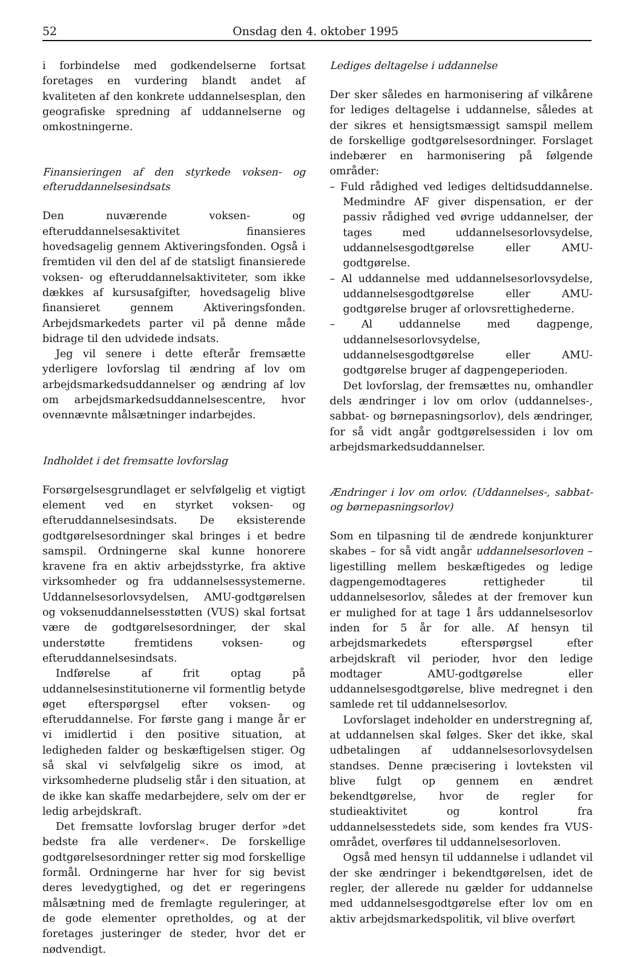52 Onsdag den 4. oktober 1995
i forbindelse med godkendelserne fortsat foretages en vurdering blandt andet af kvaliteten af den konkrete uddannelsesplan, den geografiske spredning af uddannelserne og omkostningerne.
Finansieringen af den styrkede voksen- og efteruddannelsesindsats
Den nuværende voksen- og efteruddannelsesaktivitet finansieres hovedsagelig gennem Aktiveringsfonden. Også i fremtiden vil den del af de statsligt finansierede voksen- og efteruddannelsaktiviteter, som ikke dækkes af kursusafgifter, hovedsagelig blive finansieret gennem Aktiveringsfonden. Arbejdsmarkedets parter vil på denne måde bidrage til den udvidede indsats.
Jeg vil senere i dette efterår fremsætte yderligere lovforslag til ændring af lov om arbejdsmarkedsuddannelser og ændring af lov om arbejdsmarkedsuddannelsescentre, hvor ovennævnte målsætninger indarbejdes.
Indholdet i det fremsatte lovforslag
Forsørgelsesgrundlaget er selvfølgelig et vigtigt element ved en styrket voksen- og efteruddannelsesindsats. De eksisterende godtgørelsesordninger skal bringes i et bedre samspil. Ordningerne skal kunne honorere kravene fra en aktiv arbejdsstyrke, fra aktive virksomheder og fra uddannelsessystemerne. Uddannelsesorlovsydelsen, AMU-godtgørelsen og voksenuddannelsesstøtten (VUS) skal fortsat være de godtgørelsesordninger, der skal understøtte fremtidens voksen- og efteruddannelsesindsats.
Indførelse af frit optag på uddannelsesinstitutionerne vil formentlig betyde øget efterspørgsel efter voksen- og efteruddannelse. For første gang i mange år er vi imidlertid i den positive situation, at ledigheden falder og beskæftigelsen stiger. Og så skal vi selvfølgelig sikre os imod, at virksomhederne pludselig står i den situation, at de ikke kan skaffe medarbejdere, selv om der er ledig arbejdskraft.
Det fremsatte lovforslag bruger derfor »det bedste fra alle verdener«. De forskellige godtgørelsesordninger retter sig mod forskellige formål. Ordningerne har hver for sig bevist deres levedygtighed, og det er regeringens målsætning med de fremlagte reguleringer, at de gode elementer opretholdes, og at der foretages justeringer de steder, hvor det er nødvendigt.
Lediges deltagelse i uddannelse
Der sker således en harmonisering af vilkårene for lediges deltagelse i uddannelse, således at der sikres et hensigtsmæssigt samspil mellem de forskellige godtgørelsesordninger. Forslaget indebærer en harmonisering på følgende områder:
– Fuld rådighed ved lediges deltidsuddannelse. Medmindre AF giver dispensation, er der passiv rådighed ved øvrige uddannelser, der tages med uddannelsesorlovsydelse, uddannelsesgodtgørelse eller AMU-godtgørelse.
– Al uddannelse med uddannelsesorlovsydelse, uddannelsesgodtgørelse eller AMU-godtgørelse bruger af orlovsrettighederne.
– Al uddannelse med dagpenge, uddannelsesorlovsydelse, uddannelsesgodtgørelse eller AMU-godtgørelse bruger af dagpengeperioden.
Det lovforslag, der fremsættes nu, omhandler dels ændringer i lov om orlov (uddannelses-, sabbat- og børnepasningsorlov), dels ændringer, for så vidt angår godtgørelsessiden i lov om arbejdsmarkedsuddannelser.
Ændringer i lov om orlov. (Uddannelses-, sabbat- og børnepasningsorlov)
Som en tilpasning til de ændrede konjunkturer skabes – for så vidt angår uddannelsesorloven – ligestilling mellem beskæftigedes og ledige dagpengemodtageres rettigheder til uddannelsesorlov, således at der fremover kun er mulighed for at tage 1 års uddannelsesorlov inden for 5 år for alle. Af hensyn til arbejdsmarkedets efterspørgsel efter arbejdskraft vil perioder, hvor den ledige modtager AMU-godtgørelse eller uddannelsesgodtgørelse, blive medregnet i den samlede ret til uddannelsesorlov.
Lovforslaget indeholder en understregning af, at uddannelsen skal følges. Sker det ikke, skal udbetalingen af uddannelsesorlovsydelsen standses. Denne præcisering i lovteksten vil blive fulgt op gennem en ændret bekendtgørelse, hvor de regler for studieaktivitet og kontrol fra uddannelsesstedets side, som kendes fra VUS-området, overføres til uddannelsesorloven.
Også med hensyn til uddannelse i udlandet vil der ske ændringer i bekendtgørelsen, idet de regler, der allerede nu gælder for uddannelse med uddannelsesgodtgørelse efter lov om en aktiv arbejdsmarkedspolitik, vil blive overført